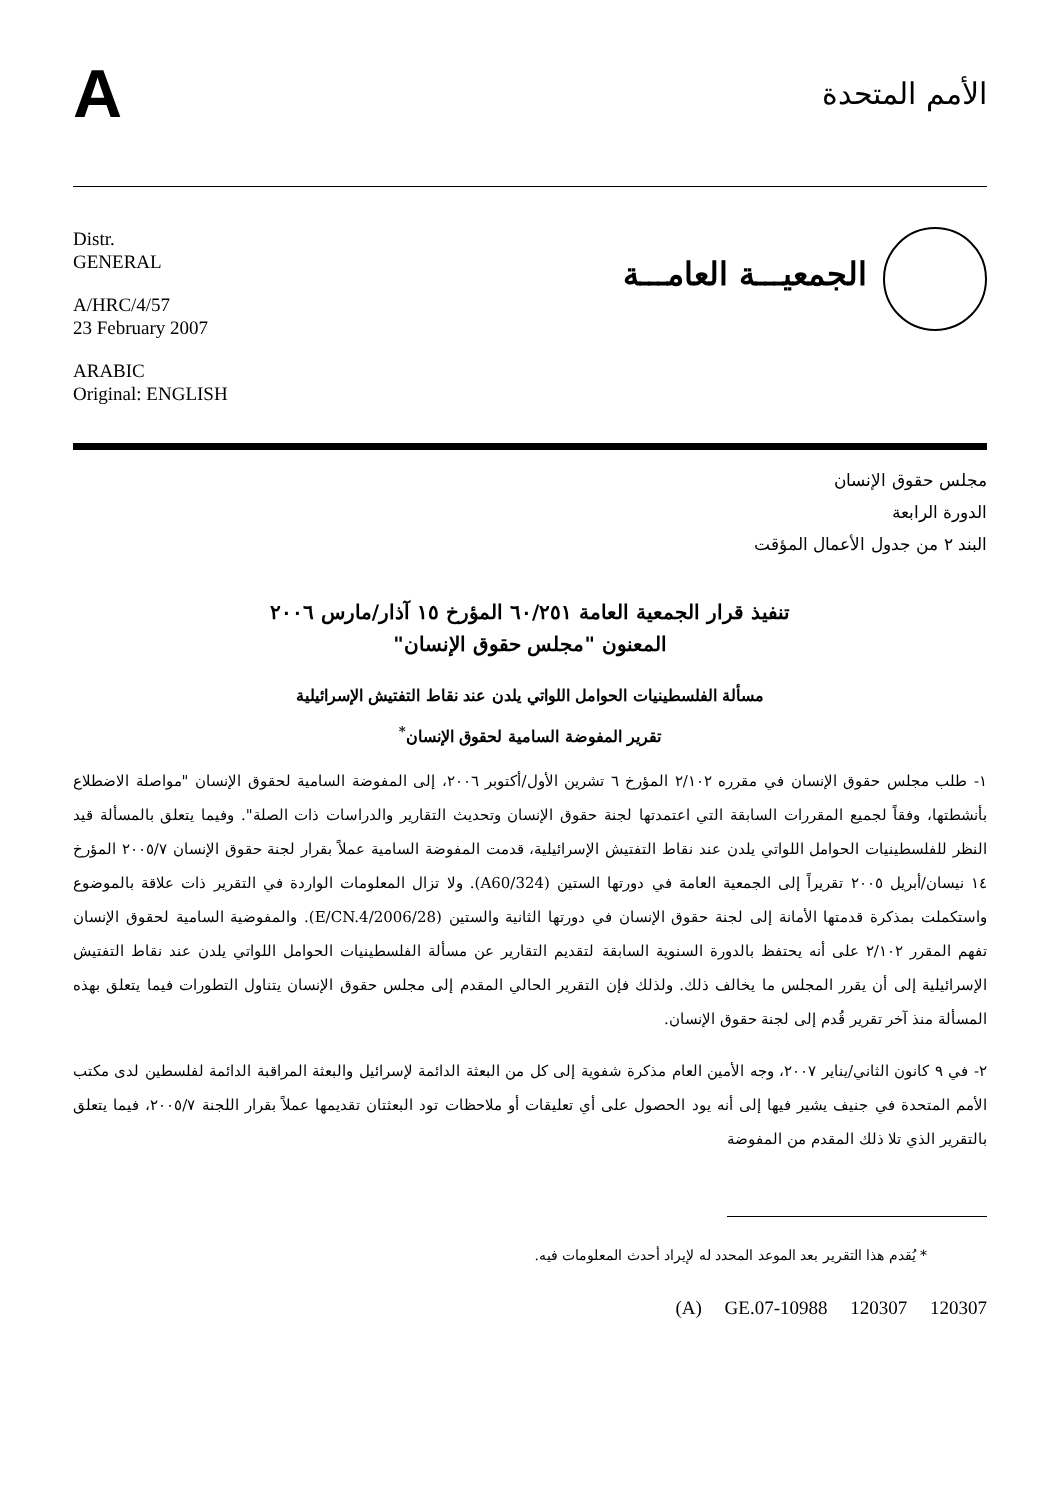A
الأمم المتحدة
Distr.
GENERAL
A/HRC/4/57
23 February 2007
ARABIC
Original: ENGLISH
الجمعيـــة العامـــة
مجلس حقوق الإنسان
الدورة الرابعة
البند ٢ من جدول الأعمال المؤقت
تنفيذ قرار الجمعية العامة ٦٠/٢٥١ المؤرخ ١٥ آذار/مارس ٢٠٠٦
المعنون "مجلس حقوق الإنسان"
مسألة الفلسطينيات الحوامل اللواتي يلدن عند نقاط التفتيش الإسرائيلية
تقرير المفوضة السامية لحقوق الإنسان<sup>*</sup>
١- طلب مجلس حقوق الإنسان في مقرره ٢/١٠٢ المؤرخ ٦ تشرين الأول/أكتوبر ٢٠٠٦، إلى المفوضة السامية لحقوق الإنسان "مواصلة الاضطلاع بأنشطتها، وفقاً لجميع المقررات السابقة التي اعتمدتها لجنة حقوق الإنسان وتحديث التقارير والدراسات ذات الصلة". وفيما يتعلق بالمسألة قيد النظر للفلسطينيات الحوامل اللواتي يلدن عند نقاط التفتيش الإسرائيلية، قدمت المفوضة السامية عملاً بقرار لجنة حقوق الإنسان ٢٠٠٥/٧ المؤرخ ١٤ نيسان/أبريل ٢٠٠٥ تقريراً إلى الجمعية العامة في دورتها الستين (A60/324). ولا تزال المعلومات الواردة في التقرير ذات علاقة بالموضوع واستكملت بمذكرة قدمتها الأمانة إلى لجنة حقوق الإنسان في دورتها الثانية والستين (E/CN.4/2006/28). والمفوضية السامية لحقوق الإنسان تفهم المقرر ٢/١٠٢ على أنه يحتفظ بالدورة السنوية السابقة لتقديم التقارير عن مسألة الفلسطينيات الحوامل اللواتي يلدن عند نقاط التفتيش الإسرائيلية إلى أن يقرر المجلس ما يخالف ذلك. ولذلك فإن التقرير الحالي المقدم إلى مجلس حقوق الإنسان يتناول التطورات فيما يتعلق بهذه المسألة منذ آخر تقرير قُدم إلى لجنة حقوق الإنسان.
٢- في ٩ كانون الثاني/يناير ٢٠٠٧، وجه الأمين العام مذكرة شفوية إلى كل من البعثة الدائمة لإسرائيل والبعثة المراقبة الدائمة لفلسطين لدى مكتب الأمم المتحدة في جنيف يشير فيها إلى أنه يود الحصول على أي تعليقات أو ملاحظات تود البعثتان تقديمها عملاً بقرار اللجنة ٢٠٠٥/٧، فيما يتعلق بالتقرير الذي تلا ذلك المقدم من المفوضة
* يُقدم هذا التقرير بعد الموعد المحدد له لإيراد أحدث المعلومات فيه.
(A) GE.07-10988 120307 120307